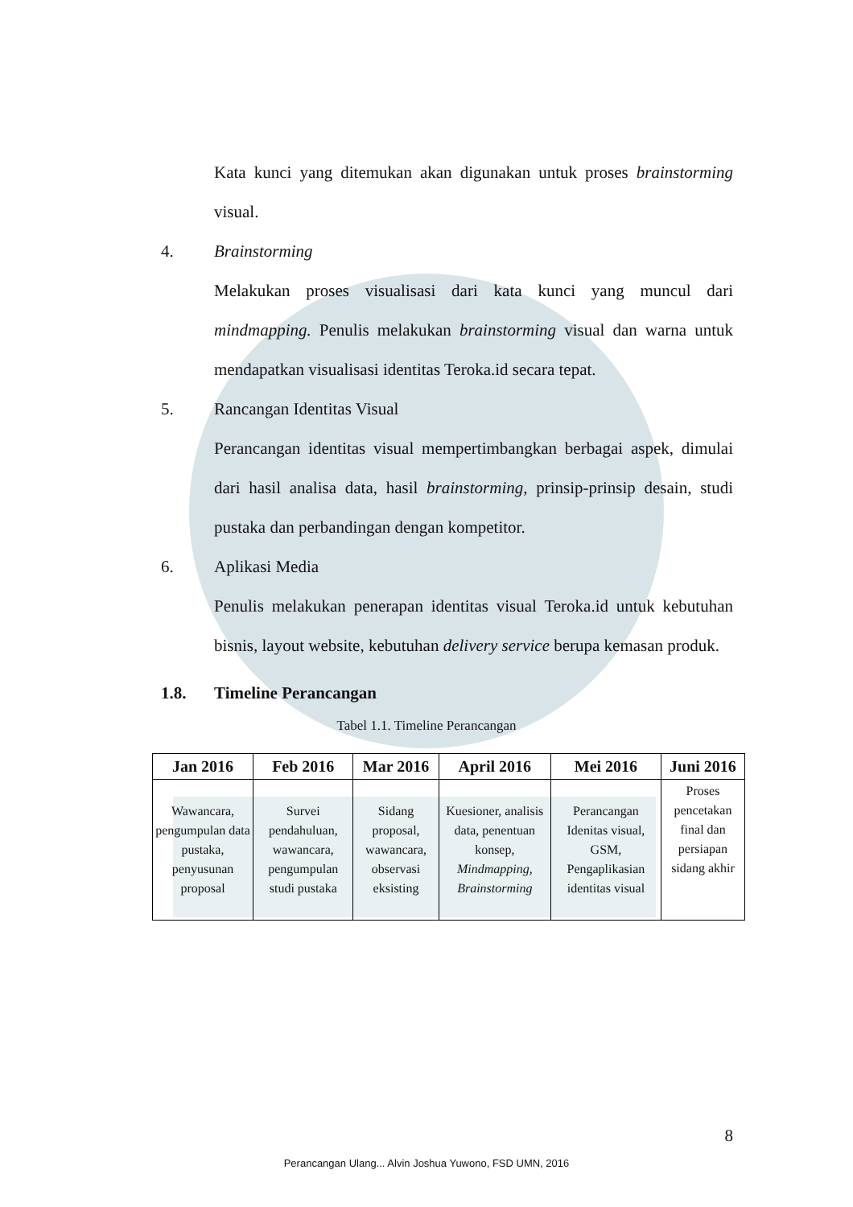Kata kunci yang ditemukan akan digunakan untuk proses brainstorming visual.
4. Brainstorming
Melakukan proses visualisasi dari kata kunci yang muncul dari mindmapping. Penulis melakukan brainstorming visual dan warna untuk mendapatkan visualisasi identitas Teroka.id secara tepat.
5. Rancangan Identitas Visual
Perancangan identitas visual mempertimbangkan berbagai aspek, dimulai dari hasil analisa data, hasil brainstorming, prinsip-prinsip desain, studi pustaka dan perbandingan dengan kompetitor.
6. Aplikasi Media
Penulis melakukan penerapan identitas visual Teroka.id untuk kebutuhan bisnis, layout website, kebutuhan delivery service berupa kemasan produk.
1.8. Timeline Perancangan
Tabel 1.1. Timeline Perancangan
| Jan 2016 | Feb 2016 | Mar 2016 | April 2016 | Mei 2016 | Juni 2016 |
| --- | --- | --- | --- | --- | --- |
| Wawancara, pengumpulan data pustaka, penyusunan proposal | Survei pendahuluan, wawancara, pengumpulan studi pustaka | Sidang proposal, wawancara, observasi eksisting | Kuesioner, analisis data, penentuan konsep, Mindmapping, Brainstorming | Perancangan Idenitas visual, GSM, Pengaplikasian identitas visual | Proses pencetakan final dan persiapan sidang akhir |
8
Perancangan Ulang... Alvin Joshua Yuwono, FSD UMN, 2016